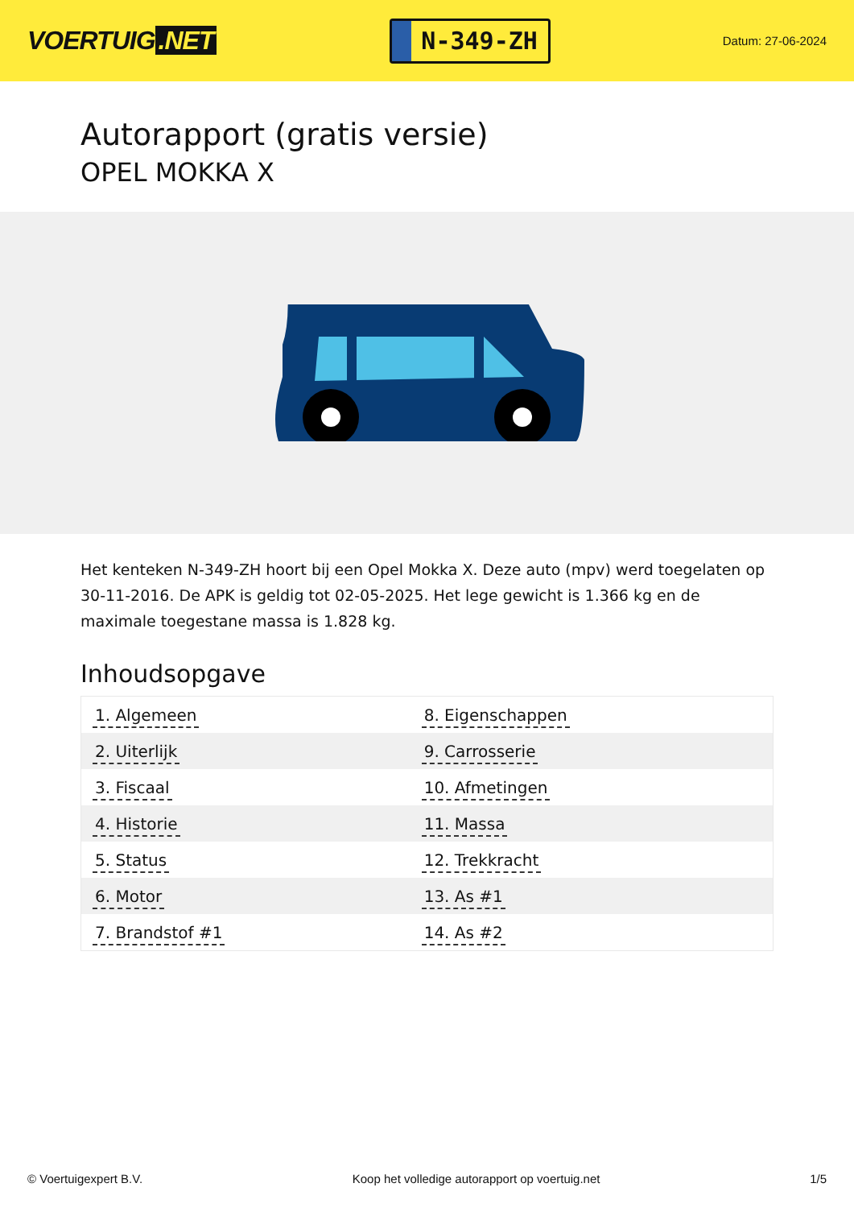VOERTUIG.NET
N-349-ZH
Datum: 27-06-2024
Autorapport (gratis versie)
OPEL MOKKA X
Het kenteken N-349-ZH hoort bij een Opel Mokka X. Deze auto (mpv) werd toegelaten op 30-11-2016. De APK is geldig tot 02-05-2025. Het lege gewicht is 1.366 kg en de maximale toegestane massa is 1.828 kg.
Inhoudsopgave
| 1. Algemeen | 8. Eigenschappen |
| 2. Uiterlijk | 9. Carrosserie |
| 3. Fiscaal | 10. Afmetingen |
| 4. Historie | 11. Massa |
| 5. Status | 12. Trekkracht |
| 6. Motor | 13. As #1 |
| 7. Brandstof #1 | 14. As #2 |
© Voertuigexpert B.V. Koop het volledige autorapport op voertuig.net 1/5